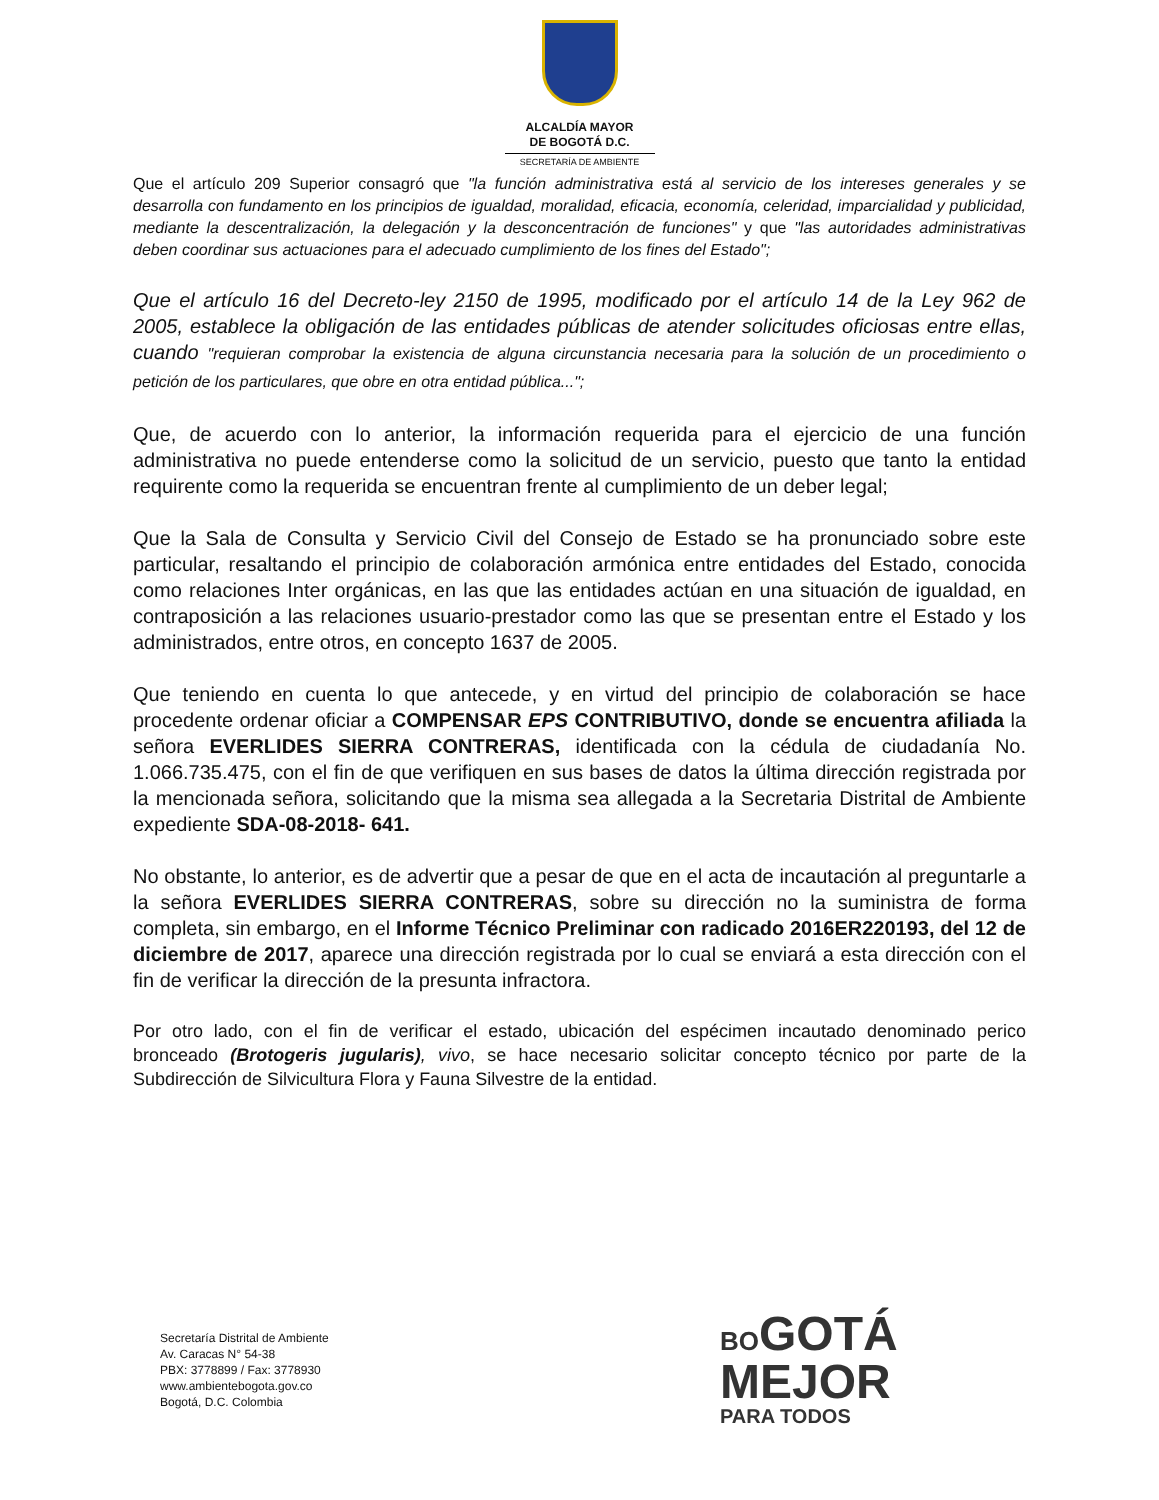ALCALDÍA MAYOR
DE BOGOTÁ D.C.
SECRETARÍA DE AMBIENTE
Que el artículo 209 Superior consagró que "la función administrativa está al servicio de los intereses generales y se desarrolla con fundamento en los principios de igualdad, moralidad, eficacia, economía, celeridad, imparcialidad y publicidad, mediante la descentralización, la delegación y la desconcentración de funciones" y que "las autoridades administrativas deben coordinar sus actuaciones para el adecuado cumplimiento de los fines del Estado";
Que el artículo 16 del Decreto-ley 2150 de 1995, modificado por el artículo 14 de la Ley 962 de 2005, establece la obligación de las entidades públicas de atender solicitudes oficiosas entre ellas, cuando "requieran comprobar la existencia de alguna circunstancia necesaria para la solución de un procedimiento o petición de los particulares, que obre en otra entidad pública...";
Que, de acuerdo con lo anterior, la información requerida para el ejercicio de una función administrativa no puede entenderse como la solicitud de un servicio, puesto que tanto la entidad requirente como la requerida se encuentran frente al cumplimiento de un deber legal;
Que la Sala de Consulta y Servicio Civil del Consejo de Estado se ha pronunciado sobre este particular, resaltando el principio de colaboración armónica entre entidades del Estado, conocida como relaciones Inter orgánicas, en las que las entidades actúan en una situación de igualdad, en contraposición a las relaciones usuario-prestador como las que se presentan entre el Estado y los administrados, entre otros, en concepto 1637 de 2005.
Que teniendo en cuenta lo que antecede, y en virtud del principio de colaboración se hace procedente ordenar oficiar a COMPENSAR EPS CONTRIBUTIVO, donde se encuentra afiliada la señora EVERLIDES SIERRA CONTRERAS, identificada con la cédula de ciudadanía No. 1.066.735.475, con el fin de que verifiquen en sus bases de datos la última dirección registrada por la mencionada señora, solicitando que la misma sea allegada a la Secretaria Distrital de Ambiente expediente SDA-08-2018- 641.
No obstante, lo anterior, es de advertir que a pesar de que en el acta de incautación al preguntarle a la señora EVERLIDES SIERRA CONTRERAS, sobre su dirección no la suministra de forma completa, sin embargo, en el Informe Técnico Preliminar con radicado 2016ER220193, del 12 de diciembre de 2017, aparece una dirección registrada por lo cual se enviará a esta dirección con el fin de verificar la dirección de la presunta infractora.
Por otro lado, con el fin de verificar el estado, ubicación del espécimen incautado denominado perico bronceado (Brotogeris jugularis), vivo, se hace necesario solicitar concepto técnico por parte de la Subdirección de Silvicultura Flora y Fauna Silvestre de la entidad.
Secretaría Distrital de Ambiente
Av. Caracas N° 54-38
PBX: 3778899 / Fax: 3778930
www.ambientebogota.gov.co
Bogotá, D.C. Colombia
BO GOTÁ
MEJOR
PARA TODOS